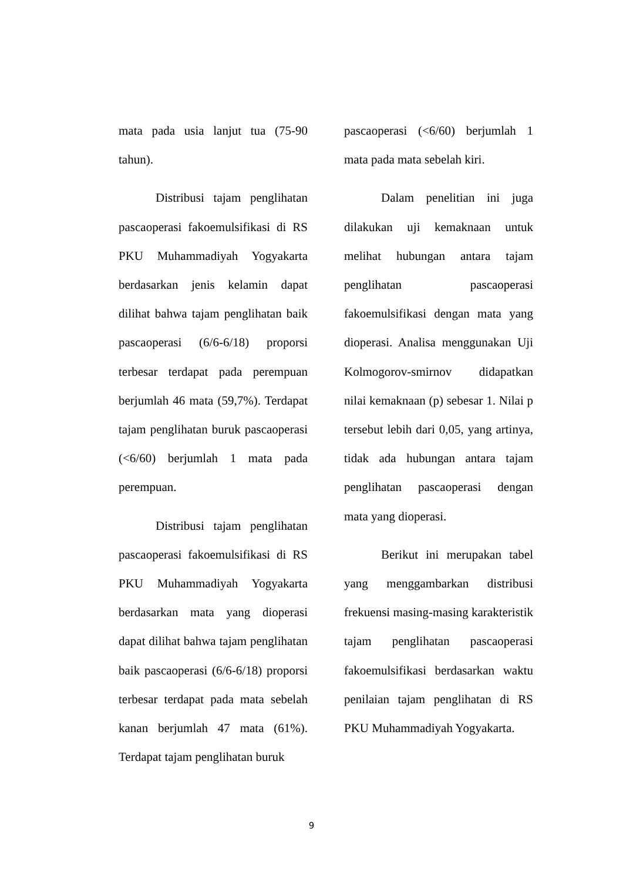mata pada usia lanjut tua (75-90 tahun).
Distribusi tajam penglihatan pascaoperasi fakoemulsifikasi di RS PKU Muhammadiyah Yogyakarta berdasarkan jenis kelamin dapat dilihat bahwa tajam penglihatan baik pascaoperasi (6/6-6/18) proporsi terbesar terdapat pada perempuan berjumlah 46 mata (59,7%). Terdapat tajam penglihatan buruk pascaoperasi (<6/60) berjumlah 1 mata pada perempuan.
Distribusi tajam penglihatan pascaoperasi fakoemulsifikasi di RS PKU Muhammadiyah Yogyakarta berdasarkan mata yang dioperasi dapat dilihat bahwa tajam penglihatan baik pascaoperasi (6/6-6/18) proporsi terbesar terdapat pada mata sebelah kanan berjumlah 47 mata (61%). Terdapat tajam penglihatan buruk
pascaoperasi (<6/60) berjumlah 1 mata pada mata sebelah kiri.
Dalam penelitian ini juga dilakukan uji kemaknaan untuk melihat hubungan antara tajam penglihatan pascaoperasi fakoemulsifikasi dengan mata yang dioperasi. Analisa menggunakan Uji Kolmogorov-smirnov didapatkan nilai kemaknaan (p) sebesar 1. Nilai p tersebut lebih dari 0,05, yang artinya, tidak ada hubungan antara tajam penglihatan pascaoperasi dengan mata yang dioperasi.
Berikut ini merupakan tabel yang menggambarkan distribusi frekuensi masing-masing karakteristik tajam penglihatan pascaoperasi fakoemulsifikasi berdasarkan waktu penilaian tajam penglihatan di RS PKU Muhammadiyah Yogyakarta.
9